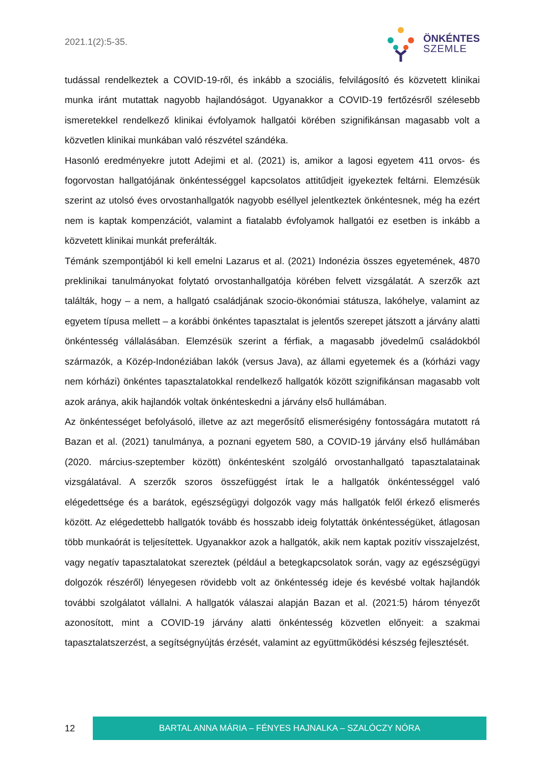2021.1(2):5-35.
ÖNKÉNTES
SZEMLE
tudással rendelkeztek a COVID-19-ről, és inkább a szociális, felvilágosító és közvetett klinikai munka iránt mutattak nagyobb hajlandóságot. Ugyanakkor a COVID-19 fertőzésről szélesebb ismeretekkel rendelkező klinikai évfolyamok hallgatói körében szignifikánsan magasabb volt a közvetlen klinikai munkában való részvétel szándéka.
Hasonló eredményekre jutott Adejimi et al. (2021) is, amikor a lagosi egyetem 411 orvos- és fogorvostan hallgatójának önkéntességgel kapcsolatos attitűdjeit igyekeztek feltárni. Elemzésük szerint az utolsó éves orvostanhallgatók nagyobb eséllyel jelentkeztek önkéntesnek, még ha ezért nem is kaptak kompenzációt, valamint a fiatalabb évfolyamok hallgatói ez esetben is inkább a közvetett klinikai munkát preferálták.
Témánk szempontjából ki kell emelni Lazarus et al. (2021) Indonézia összes egyetemének, 4870 preklinikai tanulmányokat folytató orvostanhallgatója körében felvett vizsgálatát. A szerzők azt találták, hogy – a nem, a hallgató családjának szocio-ökonómiai státusza, lakóhelye, valamint az egyetem típusa mellett – a korábbi önkéntes tapasztalat is jelentős szerepet játszott a járvány alatti önkéntesség vállalásában. Elemzésük szerint a férfiak, a magasabb jövedelmű családokból származók, a Közép-Indonéziában lakók (versus Java), az állami egyetemek és a (kórházi vagy nem kórházi) önkéntes tapasztalatokkal rendelkező hallgatók között szignifikánsan magasabb volt azok aránya, akik hajlandók voltak önkénteskedni a járvány első hullámában.
Az önkéntességet befolyásoló, illetve az azt megerősítő elismerésigény fontosságára mutatott rá Bazan et al. (2021) tanulmánya, a poznani egyetem 580, a COVID-19 járvány első hullámában (2020. március-szeptember között) önkéntesként szolgáló orvostanhallgató tapasztalatainak vizsgálatával. A szerzők szoros összefüggést írtak le a hallgatók önkéntességgel való elégedettsége és a barátok, egészségügyi dolgozók vagy más hallgatók felől érkező elismerés között. Az elégedettebb hallgatók tovább és hosszabb ideig folytatták önkéntességüket, átlagosan több munkaórát is teljesítettek. Ugyanakkor azok a hallgatók, akik nem kaptak pozitív visszajelzést, vagy negatív tapasztalatokat szereztek (például a betegkapcsolatok során, vagy az egészségügyi dolgozók részéről) lényegesen rövidebb volt az önkéntesség ideje és kevésbé voltak hajlandók további szolgálatot vállalni. A hallgatók válaszai alapján Bazan et al. (2021:5) három tényezőt azonosított, mint a COVID-19 járvány alatti önkéntesség közvetlen előnyeit: a szakmai tapasztalatszerzést, a segítségnyújtás érzését, valamint az együttműködési készség fejlesztését.
12
BARTAL ANNA MÁRIA – FÉNYES HAJNALKA – SZALÓCZY NÓRA